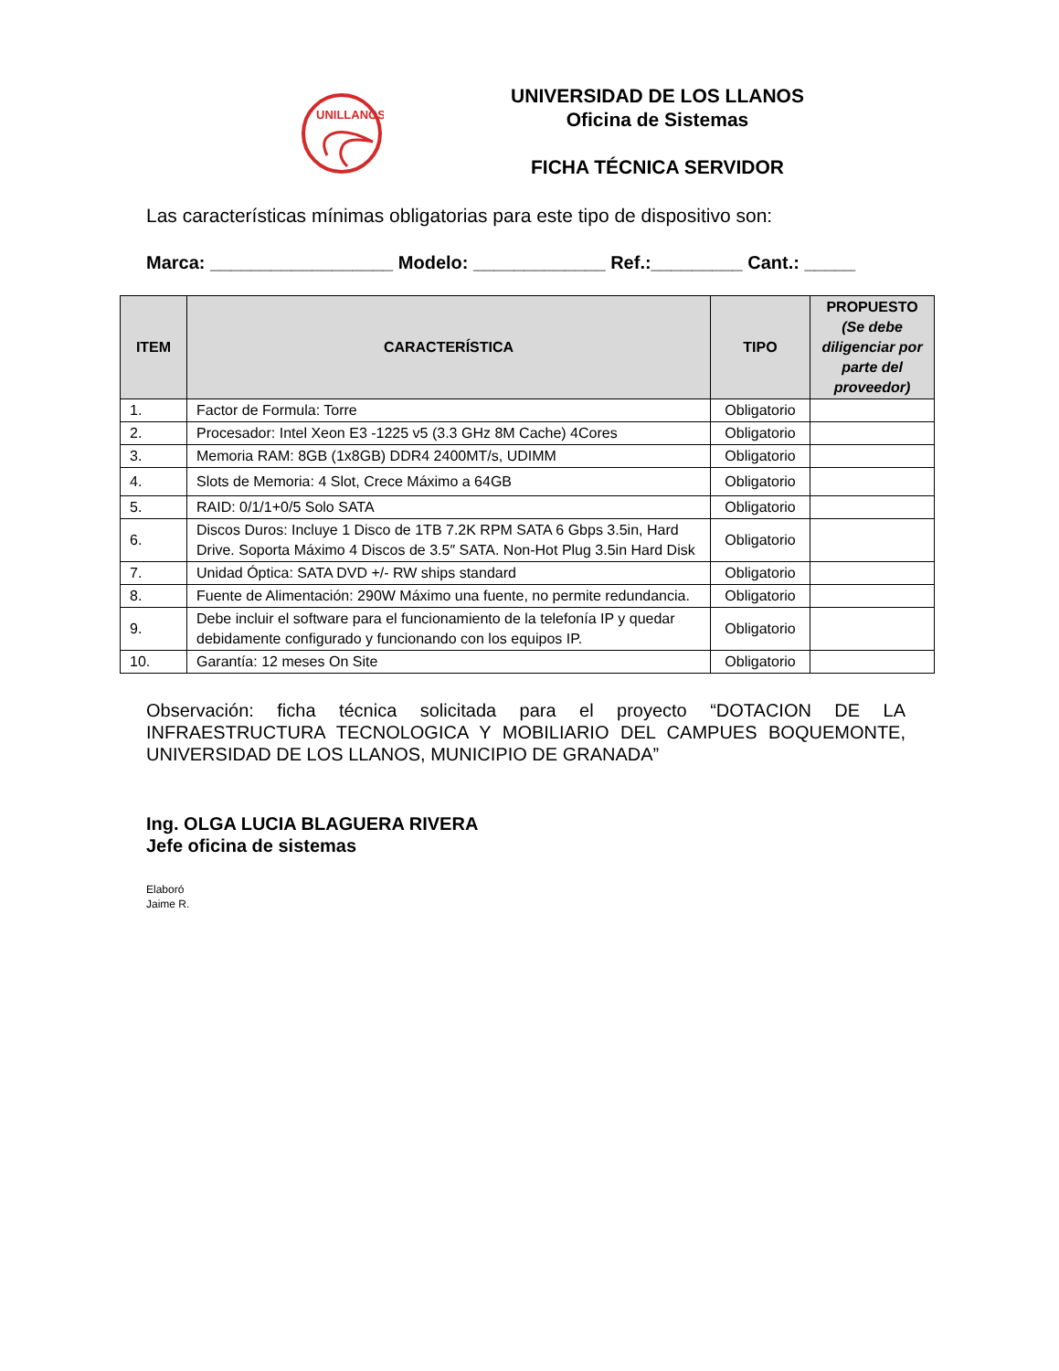UNILLANOS
UNIVERSIDAD DE LOS LLANOS
Oficina de Sistemas
FICHA TÉCNICA SERVIDOR
Las características mínimas obligatorias para este tipo de dispositivo son:
Marca: __________________ Modelo: _____________ Ref.:_________ Cant.: _____
| ITEM | CARACTERÍSTICA | TIPO | PROPUESTO (Se debe diligenciar por parte del proveedor) |
| --- | --- | --- | --- |
| 1. | Factor de Formula: Torre | Obligatorio | |
| 2. | Procesador: Intel Xeon E3 -1225 v5 (3.3 GHz 8M Cache) 4Cores | Obligatorio | |
| 3. | Memoria RAM: 8GB (1x8GB) DDR4 2400MT/s, UDIMM | Obligatorio | |
| 4. | Slots de Memoria: 4 Slot, Crece Máximo a 64GB | Obligatorio | |
| 5. | RAID: 0/1/1+0/5 Solo SATA | Obligatorio | |
| 6. | Discos Duros: Incluye 1 Disco de 1TB 7.2K RPM SATA 6 Gbps 3.5in, Hard Drive. Soporta Máximo 4 Discos de 3.5″ SATA. Non-Hot Plug 3.5in Hard Disk | Obligatorio | |
| 7. | Unidad Óptica: SATA DVD +/- RW ships standard | Obligatorio | |
| 8. | Fuente de Alimentación: 290W Máximo una fuente, no permite redundancia. | Obligatorio | |
| 9. | Debe incluir el software para el funcionamiento de la telefonía IP y quedar debidamente configurado y funcionando con los equipos IP. | Obligatorio | |
| 10. | Garantía: 12 meses On Site | Obligatorio | |
Observación: ficha técnica solicitada para el proyecto “DOTACION DE LA INFRAESTRUCTURA TECNOLOGICA Y MOBILIARIO DEL CAMPUES BOQUEMONTE, UNIVERSIDAD DE LOS LLANOS, MUNICIPIO DE GRANADA”
Ing. OLGA LUCIA BLAGUERA RIVERA
Jefe oficina de sistemas
Elaboró
Jaime R.